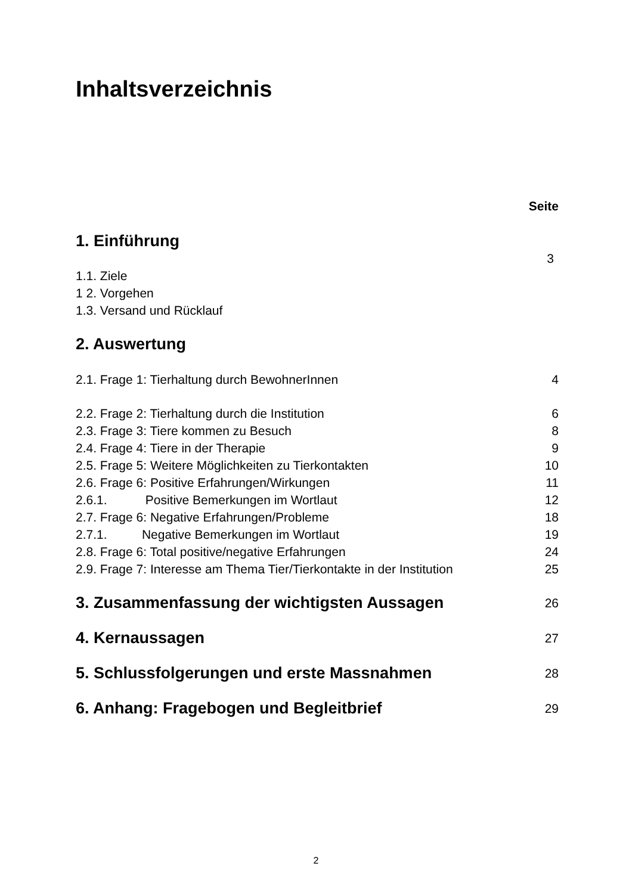Inhaltsverzeichnis
Seite
1. Einführung
3
1.1. Ziele
1 2. Vorgehen
1.3. Versand und Rücklauf
2. Auswertung
2.1. Frage 1: Tierhaltung durch BewohnerInnen 4
2.2. Frage 2: Tierhaltung durch die Institution 6
2.3. Frage 3: Tiere kommen zu Besuch 8
2.4. Frage 4: Tiere in der Therapie 9
2.5. Frage 5: Weitere Möglichkeiten zu Tierkontakten 10
2.6. Frage 6: Positive Erfahrungen/Wirkungen 11
2.6.1. Positive Bemerkungen im Wortlaut 12
2.7. Frage 6: Negative Erfahrungen/Probleme 18
2.7.1. Negative Bemerkungen im Wortlaut 19
2.8. Frage 6: Total positive/negative Erfahrungen 24
2.9. Frage 7: Interesse am Thema Tier/Tierkontakte in der Institution 25
3. Zusammenfassung der wichtigsten Aussagen 26
4. Kernaussagen 27
5. Schlussfolgerungen und erste Massnahmen 28
6. Anhang: Fragebogen und Begleitbrief 29
2